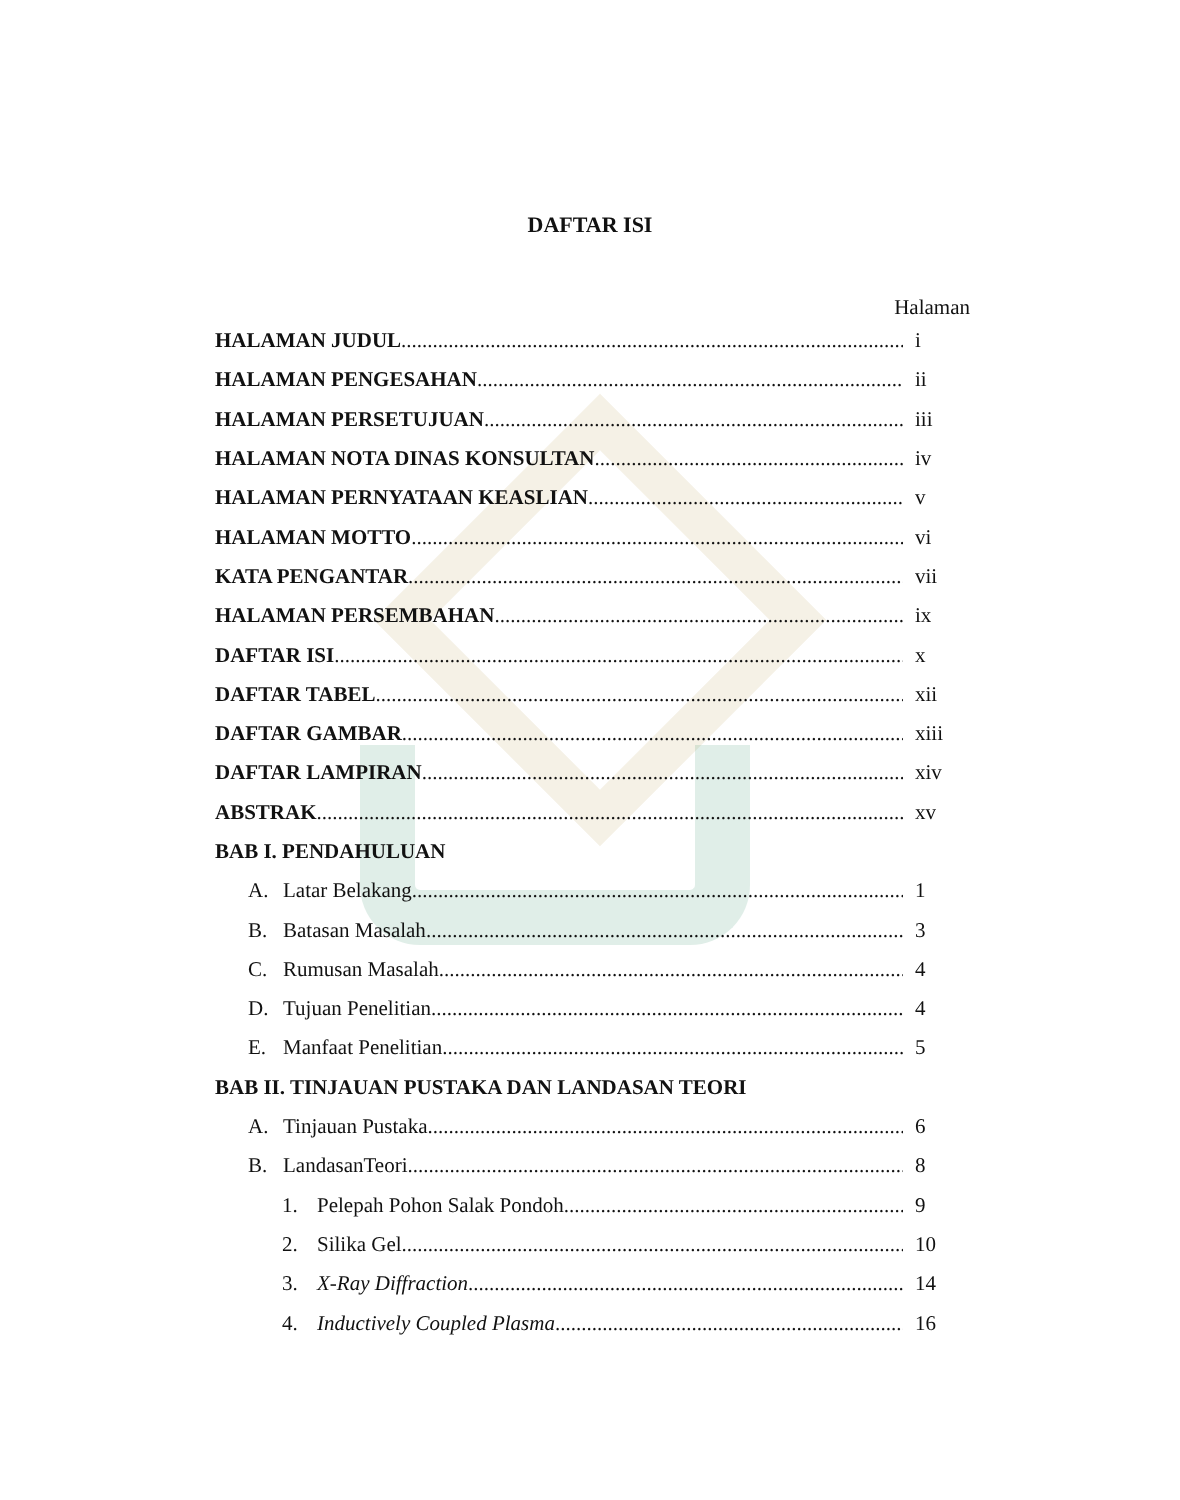DAFTAR ISI
Halaman
HALAMAN JUDUL i
HALAMAN PENGESAHAN ii
HALAMAN PERSETUJUAN iii
HALAMAN NOTA DINAS KONSULTAN iv
HALAMAN PERNYATAAN KEASLIAN v
HALAMAN MOTTO vi
KATA PENGANTAR vii
HALAMAN PERSEMBAHAN ix
DAFTAR ISI x
DAFTAR TABEL xii
DAFTAR GAMBAR xiii
DAFTAR LAMPIRAN xiv
ABSTRAK xv
BAB I. PENDAHULUAN
A. Latar Belakang 1
B. Batasan Masalah 3
C. Rumusan Masalah 4
D. Tujuan Penelitian 4
E. Manfaat Penelitian 5
BAB II. TINJAUAN PUSTAKA DAN LANDASAN TEORI
A. Tinjauan Pustaka. 6
B. LandasanTeori 8
1. Pelepah Pohon Salak Pondoh 9
2. Silika Gel 10
3. X-Ray Diffraction 14
4. Inductively Coupled Plasma 16